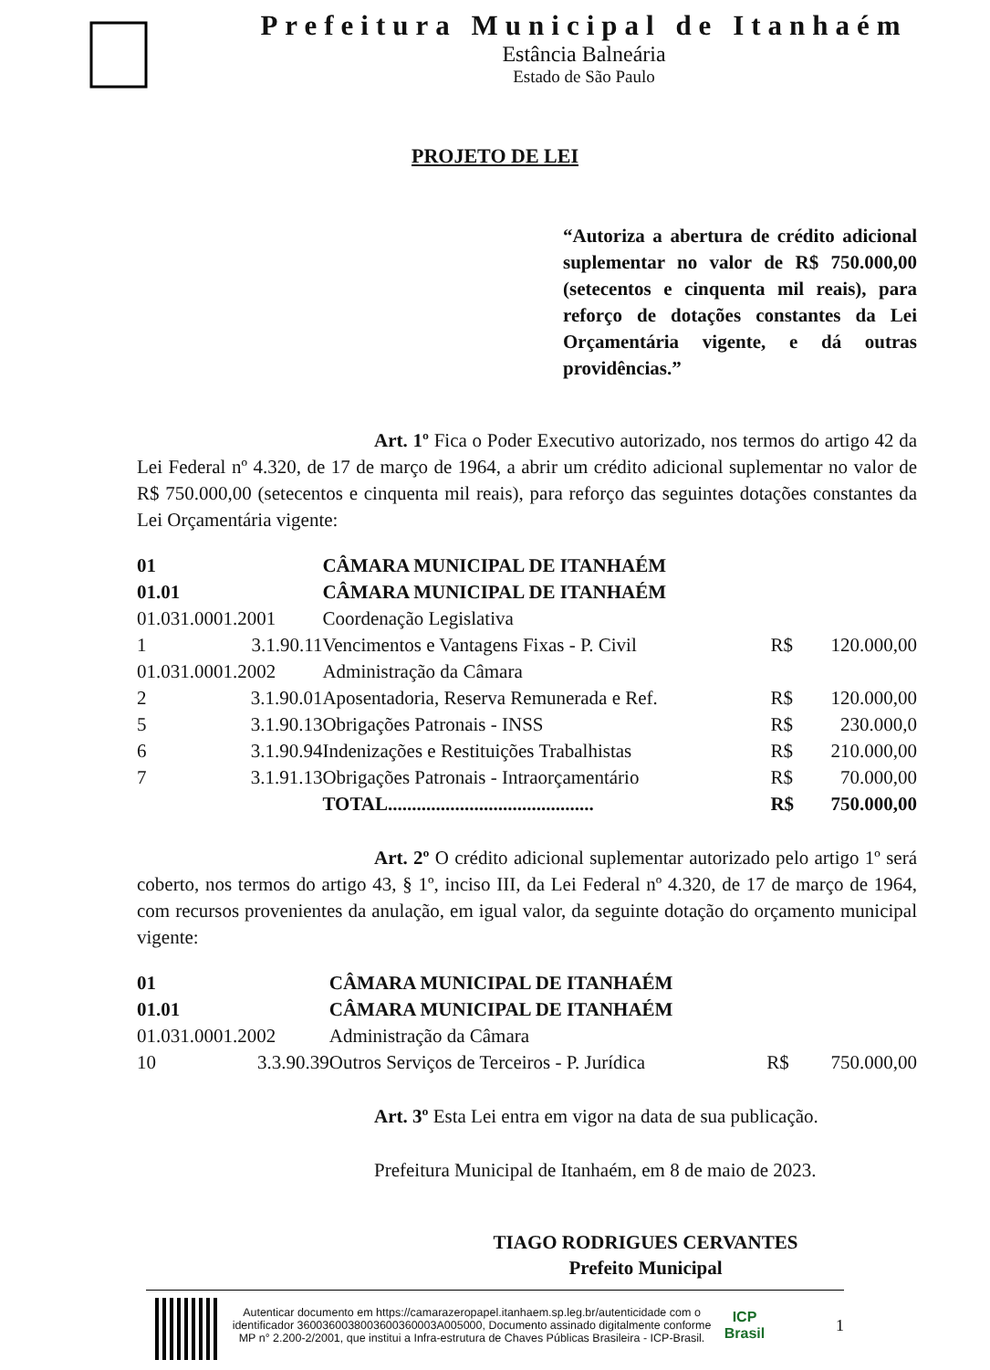Prefeitura Municipal de Itanhaém
Estância Balneária
Estado de São Paulo
PROJETO DE LEI
“Autoriza a abertura de crédito adicional suplementar no valor de R$ 750.000,00 (setecentos e cinquenta mil reais), para reforço de dotações constantes da Lei Orçamentária vigente, e dá outras providências.”
Art. 1º Fica o Poder Executivo autorizado, nos termos do artigo 42 da Lei Federal nº 4.320, de 17 de março de 1964, a abrir um crédito adicional suplementar no valor de R$ 750.000,00 (setecentos e cinquenta mil reais), para reforço das seguintes dotações constantes da Lei Orçamentária vigente:
| 01 | | CÂMARA MUNICIPAL DE ITANHAÉM | | |
| 01.01 | | CÂMARA MUNICIPAL DE ITANHAÉM | | |
| 01.031.0001.2001 | | Coordenação Legislativa | | |
| 1 | 3.1.90.11 | Vencimentos e Vantagens Fixas - P. Civil | R$ | 120.000,00 |
| 01.031.0001.2002 | | Administração da Câmara | | |
| 2 | 3.1.90.01 | Aposentadoria, Reserva Remunerada e Ref. | R$ | 120.000,00 |
| 5 | 3.1.90.13 | Obrigações Patronais - INSS | R$ | 230.000,0 |
| 6 | 3.1.90.94 | Indenizações e Restituições Trabalhistas | R$ | 210.000,00 |
| 7 | 3.1.91.13 | Obrigações Patronais - Intraorçamentário | R$ | 70.000,00 |
| | | TOTAL........................................... | R$ | 750.000,00 |
Art. 2º O crédito adicional suplementar autorizado pelo artigo 1º será coberto, nos termos do artigo 43, § 1º, inciso III, da Lei Federal nº 4.320, de 17 de março de 1964, com recursos provenientes da anulação, em igual valor, da seguinte dotação do orçamento municipal vigente:
| 01 | | CÂMARA MUNICIPAL DE ITANHAÉM | | |
| 01.01 | | CÂMARA MUNICIPAL DE ITANHAÉM | | |
| 01.031.0001.2002 | | Administração da Câmara | | |
| 10 | 3.3.90.39 | Outros Serviços de Terceiros - P. Jurídica | R$ | 750.000,00 |
Art. 3º Esta Lei entra em vigor na data de sua publicação.
Prefeitura Municipal de Itanhaém, em 8 de maio de 2023.
TIAGO RODRIGUES CERVANTES
Prefeito Municipal
Autenticar documento em https://camarazeropapel.itanhaem.sp.leg.br/autenticidade com o identificador 3600360038003600360003A005000, Documento assinado digitalmente conforme MP n° 2.200-2/2001, que institui a Infra-estrutura de Chaves Públicas Brasileira - ICP-Brasil.
ICP Brasil
1